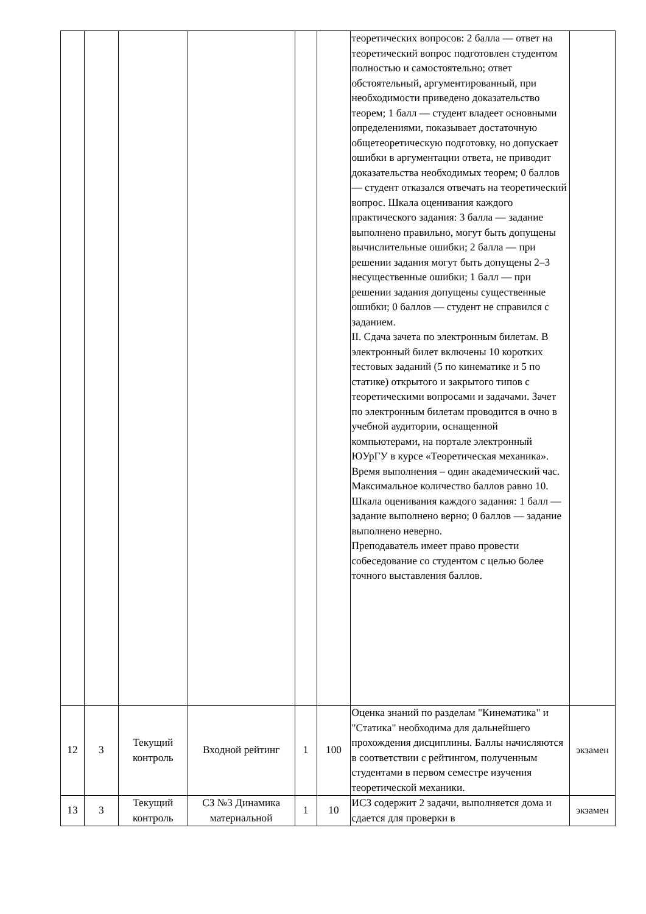| | | | | | | теоретических вопросов: 2 балла — ответ на теоретический вопрос подготовлен студентом полностью и самостоятельно; ответ обстоятельный, аргументированный, при необходимости приведено доказательство теорем; 1 балл — студент владеет основными определениями, показывает достаточную общетеоретическую подготовку, но допускает ошибки в аргументации ответа, не приводит доказательства необходимых теорем; 0 баллов — студент отказался отвечать на теоретический вопрос. Шкала оценивания каждого практического задания: 3 балла — задание выполнено правильно, могут быть допущены вычислительные ошибки; 2 балла — при решении задания могут быть допущены 2–3 несущественные ошибки; 1 балл — при решении задания допущены существенные ошибки; 0 баллов — студент не справился с заданием. II. Сдача зачета по электронным билетам. В электронный билет включены 10 коротких тестовых заданий (5 по кинематике и 5 по статике) открытого и закрытого типов с теоретическими вопросами и задачами. Зачет по электронным билетам проводится в очно в учебной аудитории, оснащенной компьютерами, на портале электронный ЮУрГУ в курсе «Теоретическая механика». Время выполнения – один академический час. Максимальное количество баллов равно 10. Шкала оценивания каждого задания: 1 балл — задание выполнено верно; 0 баллов — задание выполнено неверно. Преподаватель имеет право провести собеседование со студентом с целью более точного выставления баллов. | |
| 12 | 3 | Текущий контроль | Входной рейтинг | 1 | 100 | Оценка знаний по разделам "Кинематика" и "Статика" необходима для дальнейшего прохождения дисциплины. Баллы начисляются в соответствии с рейтингом, полученным студентами в первом семестре изучения теоретической механики. | экзамен |
| 13 | 3 | Текущий контроль | СЗ №3 Динамика материальной | 1 | 10 | ИСЗ содержит 2 задачи, выполняется дома и сдается для проверки в | экзамен |